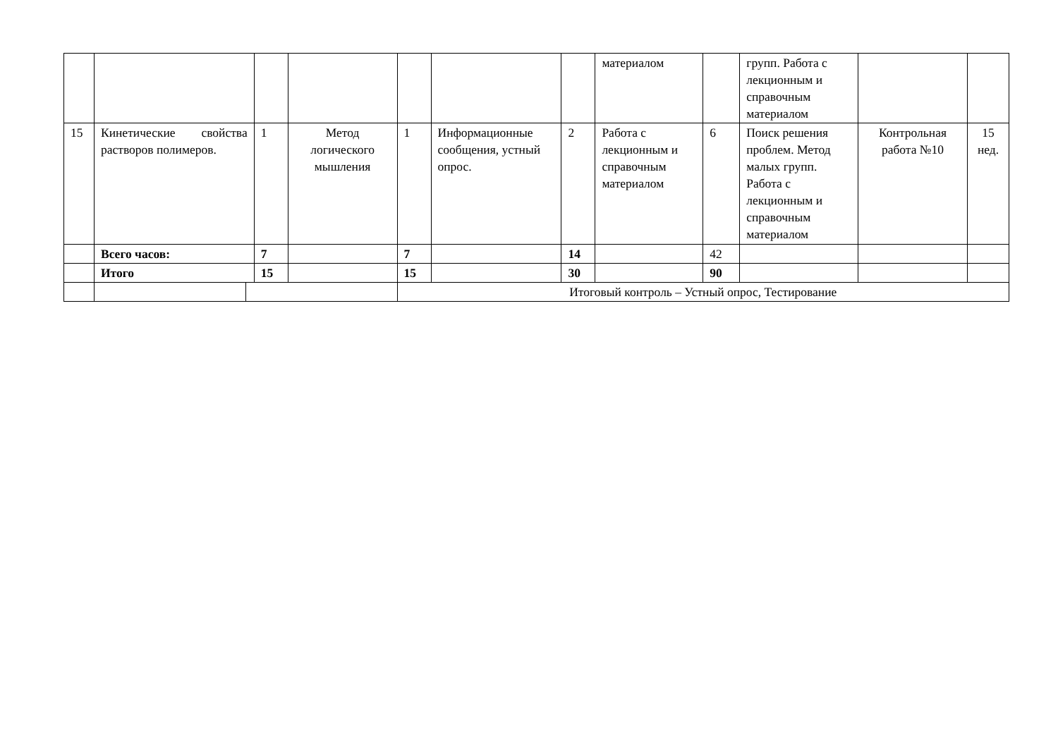| | | | | | | | материалом | | групп. Работа с лекционным и справочным материалом | | |
| 15 | Кинетические свойства растворов полимеров. | 1 | Метод логического мышления | 1 | Информационные сообщения, устный опрос. | 2 | Работа с лекционным и справочным материалом | 6 | Поиск решения проблем. Метод малых групп. Работа с лекционным и справочным материалом | Контрольная работа №10 | 15 нед. |
| | Всего часов: | 7 | | 7 | | 14 | | 42 | | | |
| | Итого | 15 | | 15 | | 30 | | 90 | | | |
| | | | | Итоговый контроль – Устный опрос, Тестирование | | | | | | | |